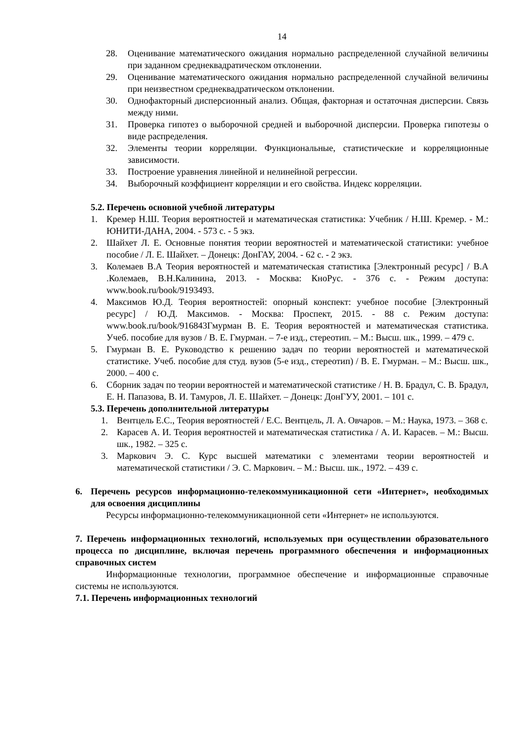14
28. Оценивание математического ожидания нормально распределенной случайной величины при заданном среднеквадратическом отклонении.
29. Оценивание математического ожидания нормально распределенной случайной величины при неизвестном среднеквадратическом отклонении.
30. Однофакторный дисперсионный анализ. Общая, факторная и остаточная дисперсии. Связь между ними.
31. Проверка гипотез о выборочной средней и выборочной дисперсии. Проверка гипотезы о виде распределения.
32. Элементы теории корреляции. Функциональные, статистические и корреляционные зависимости.
33. Построение уравнения линейной и нелинейной регрессии.
34. Выборочный коэффициент корреляции и его свойства. Индекс корреляции.
5.2. Перечень основной учебной литературы
1. Кремер Н.Ш. Теория вероятностей и математическая статистика: Учебник / Н.Ш. Кремер. - М.: ЮНИТИ-ДАНА, 2004. - 573 с. - 5 экз.
2. Шайхет Л. Е. Основные понятия теории вероятностей и математической статистики: учебное пособие / Л. Е. Шайхет. – Донецк: ДонГАУ, 2004. - 62 с. - 2 экз.
3. Колемаев В.А Теория вероятностей и математическая статистика [Электронный ресурс] / В.А .Колемаев, В.Н.Калинина, 2013. - Москва: КноРус. - 376 с. - Режим доступа: www.book.ru/book/9193493.
4. Максимов Ю.Д. Теория вероятностей: опорный конспект: учебное пособие [Электронный ресурс] / Ю.Д. Максимов. - Москва: Проспект, 2015. - 88 с. Режим доступа: www.book.ru/book/916843Гмурман В. Е. Теория вероятностей и математическая статистика. Учеб. пособие для вузов / В. Е. Гмурман. – 7-е изд., стереотип. – М.: Высш. шк., 1999. – 479 с.
5. Гмурман В. Е. Руководство к решению задач по теории вероятностей и математической статистике. Учеб. пособие для студ. вузов (5-е изд., стереотип) / В. Е. Гмурман. – М.: Высш. шк., 2000. – 400 с.
6. Сборник задач по теории вероятностей и математической статистике / Н. В. Брадул, С. В. Брадул, Е. Н. Папазова, В. И. Тамуров, Л. Е. Шайхет. – Донецк: ДонГУУ, 2001. – 101 с.
5.3. Перечень дополнительной литературы
1. Вентцель Е.С., Теория вероятностей / Е.С. Вентцель, Л. А. Овчаров. – М.: Наука, 1973. – 368 с.
2. Карасев А. И. Теория вероятностей и математическая статистика / А. И. Карасев. – М.: Высш. шк., 1982. – 325 с.
3. Маркович Э. С. Курс высшей математики с элементами теории вероятностей и математической статистики / Э. С. Маркович. – М.: Высш. шк., 1972. – 439 с.
6. Перечень ресурсов информационно-телекоммуникационной сети «Интернет», необходимых для освоения дисциплины
Ресурсы информационно-телекоммуникационной сети «Интернет» не используются.
7. Перечень информационных технологий, используемых при осуществлении образовательного процесса по дисциплине, включая перечень программного обеспечения и информационных справочных систем
Информационные технологии, программное обеспечение и информационные справочные системы не используются.
7.1. Перечень информационных технологий